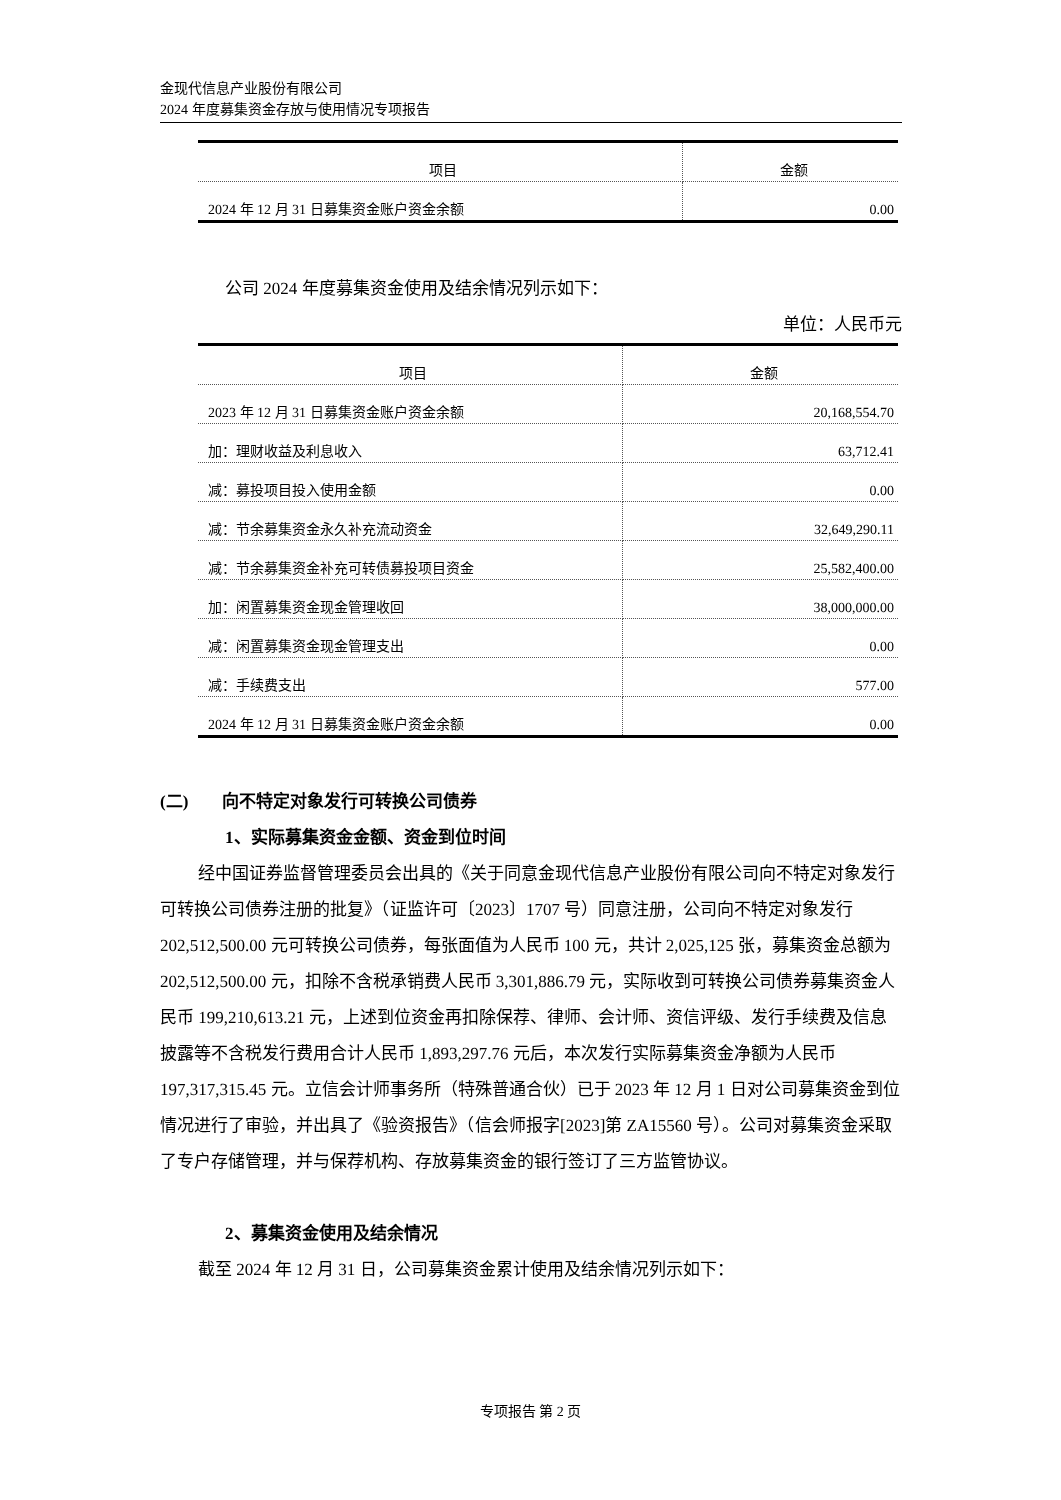金现代信息产业股份有限公司
2024 年度募集资金存放与使用情况专项报告
| 项目 | 金额 |
| --- | --- |
| 2024 年 12 月 31 日募集资金账户资金余额 | 0.00 |
公司 2024 年度募集资金使用及结余情况列示如下：
单位：人民币元
| 项目 | 金额 |
| --- | --- |
| 2023 年 12 月 31 日募集资金账户资金余额 | 20,168,554.70 |
| 加：理财收益及利息收入 | 63,712.41 |
| 减：募投项目投入使用金额 | 0.00 |
| 减：节余募集资金永久补充流动资金 | 32,649,290.11 |
| 减：节余募集资金补充可转债募投项目资金 | 25,582,400.00 |
| 加：闲置募集资金现金管理收回 | 38,000,000.00 |
| 减：闲置募集资金现金管理支出 | 0.00 |
| 减：手续费支出 | 577.00 |
| 2024 年 12 月 31 日募集资金账户资金余额 | 0.00 |
(二) 向不特定对象发行可转换公司债券
1、实际募集资金金额、资金到位时间
经中国证券监督管理委员会出具的《关于同意金现代信息产业股份有限公司向不特定对象发行可转换公司债券注册的批复》（证监许可〔2023〕1707 号）同意注册，公司向不特定对象发行 202,512,500.00 元可转换公司债券，每张面值为人民币 100 元，共计 2,025,125 张，募集资金总额为 202,512,500.00 元，扣除不含税承销费人民币 3,301,886.79 元，实际收到可转换公司债券募集资金人民币 199,210,613.21 元，上述到位资金再扣除保荐、律师、会计师、资信评级、发行手续费及信息披露等不含税发行费用合计人民币 1,893,297.76 元后，本次发行实际募集资金净额为人民币 197,317,315.45 元。立信会计师事务所（特殊普通合伙）已于 2023 年 12 月 1 日对公司募集资金到位情况进行了审验，并出具了《验资报告》（信会师报字[2023]第 ZA15560 号）。公司对募集资金采取了专户存储管理，并与保荐机构、存放募集资金的银行签订了三方监管协议。
2、募集资金使用及结余情况
截至 2024 年 12 月 31 日，公司募集资金累计使用及结余情况列示如下：
专项报告 第 2 页